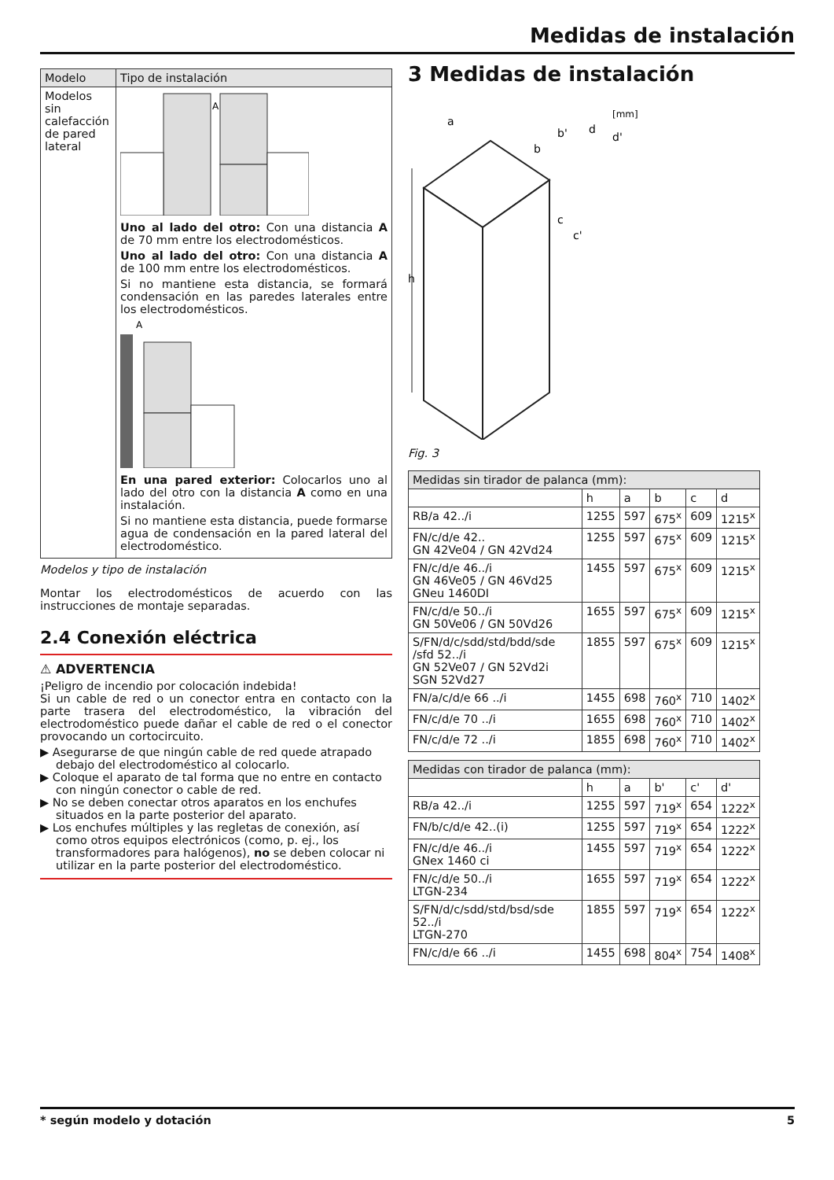Medidas de instalación
| Modelo | Tipo de instalación |
| --- | --- |
| Modelos sin calefacción de pared lateral | A Uno al lado del otro: Con una distancia A de 70 mm entre los electrodomésticos. Uno al lado del otro: Con una distancia A de 100 mm entre los electrodomésticos. Si no mantiene esta distancia, se formará condensación en las paredes laterales entre los electrodomésticos. A En una pared exterior: Colocarlos uno al lado del otro con la distancia A como en una instalación. Si no mantiene esta distancia, puede formarse agua de condensación en la pared lateral del electrodoméstico. |
Modelos y tipo de instalación
Montar los electrodomésticos de acuerdo con las instrucciones de montaje separadas.
2.4 Conexión eléctrica
⚠ ADVERTENCIA
¡Peligro de incendio por colocación indebida!
Si un cable de red o un conector entra en contacto con la parte trasera del electrodoméstico, la vibración del electrodoméstico puede dañar el cable de red o el conector provocando un cortocircuito.
▶ Asegurarse de que ningún cable de red quede atrapado debajo del electrodoméstico al colocarlo.
▶ Coloque el aparato de tal forma que no entre en contacto con ningún conector o cable de red.
▶ No se deben conectar otros aparatos en los enchufes situados en la parte posterior del aparato.
▶ Los enchufes múltiples y las regletas de conexión, así como otros equipos electrónicos (como, p. ej., los transformadores para halógenos), no se deben colocar ni utilizar en la parte posterior del electrodoméstico.
3 Medidas de instalación
h
[mm]
a
b
b'
d
d'
c
c'
Fig. 3
| Medidas sin tirador de palanca (mm): | | | | | |
| --- | --- | --- | --- | --- | --- |
| | h | a | b | c | d |
| RB/a 42../i | 1255 | 597 | 675<sup>x</sup> | 609 | 1215<sup>x</sup> |
| FN/c/d/e 42.. GN 42Ve04 / GN 42Vd24 | 1255 | 597 | 675<sup>x</sup> | 609 | 1215<sup>x</sup> |
| FN/c/d/e 46../i GN 46Ve05 / GN 46Vd25 GNeu 1460DI | 1455 | 597 | 675<sup>x</sup> | 609 | 1215<sup>x</sup> |
| FN/c/d/e 50../i GN 50Ve06 / GN 50Vd26 | 1655 | 597 | 675<sup>x</sup> | 609 | 1215<sup>x</sup> |
| S/FN/d/c/sdd/std/bdd/sde /sfd 52../i GN 52Ve07 / GN 52Vd2i SGN 52Vd27 | 1855 | 597 | 675<sup>x</sup> | 609 | 1215<sup>x</sup> |
| FN/a/c/d/e 66 ../i | 1455 | 698 | 760<sup>x</sup> | 710 | 1402<sup>x</sup> |
| FN/c/d/e 70 ../i | 1655 | 698 | 760<sup>x</sup> | 710 | 1402<sup>x</sup> |
| FN/c/d/e 72 ../i | 1855 | 698 | 760<sup>x</sup> | 710 | 1402<sup>x</sup> |
| Medidas con tirador de palanca (mm): | | | | | |
| --- | --- | --- | --- | --- | --- |
| | h | a | b' | c' | d' |
| RB/a 42../i | 1255 | 597 | 719<sup>x</sup> | 654 | 1222<sup>x</sup> |
| FN/b/c/d/e 42..(i) | 1255 | 597 | 719<sup>x</sup> | 654 | 1222<sup>x</sup> |
| FN/c/d/e 46../i GNex 1460 ci | 1455 | 597 | 719<sup>x</sup> | 654 | 1222<sup>x</sup> |
| FN/c/d/e 50../i LTGN-234 | 1655 | 597 | 719<sup>x</sup> | 654 | 1222<sup>x</sup> |
| S/FN/d/c/sdd/std/bsd/sde 52../i LTGN-270 | 1855 | 597 | 719<sup>x</sup> | 654 | 1222<sup>x</sup> |
| FN/c/d/e 66 ../i | 1455 | 698 | 804<sup>x</sup> | 754 | 1408<sup>x</sup> |
* según modelo y dotación 5